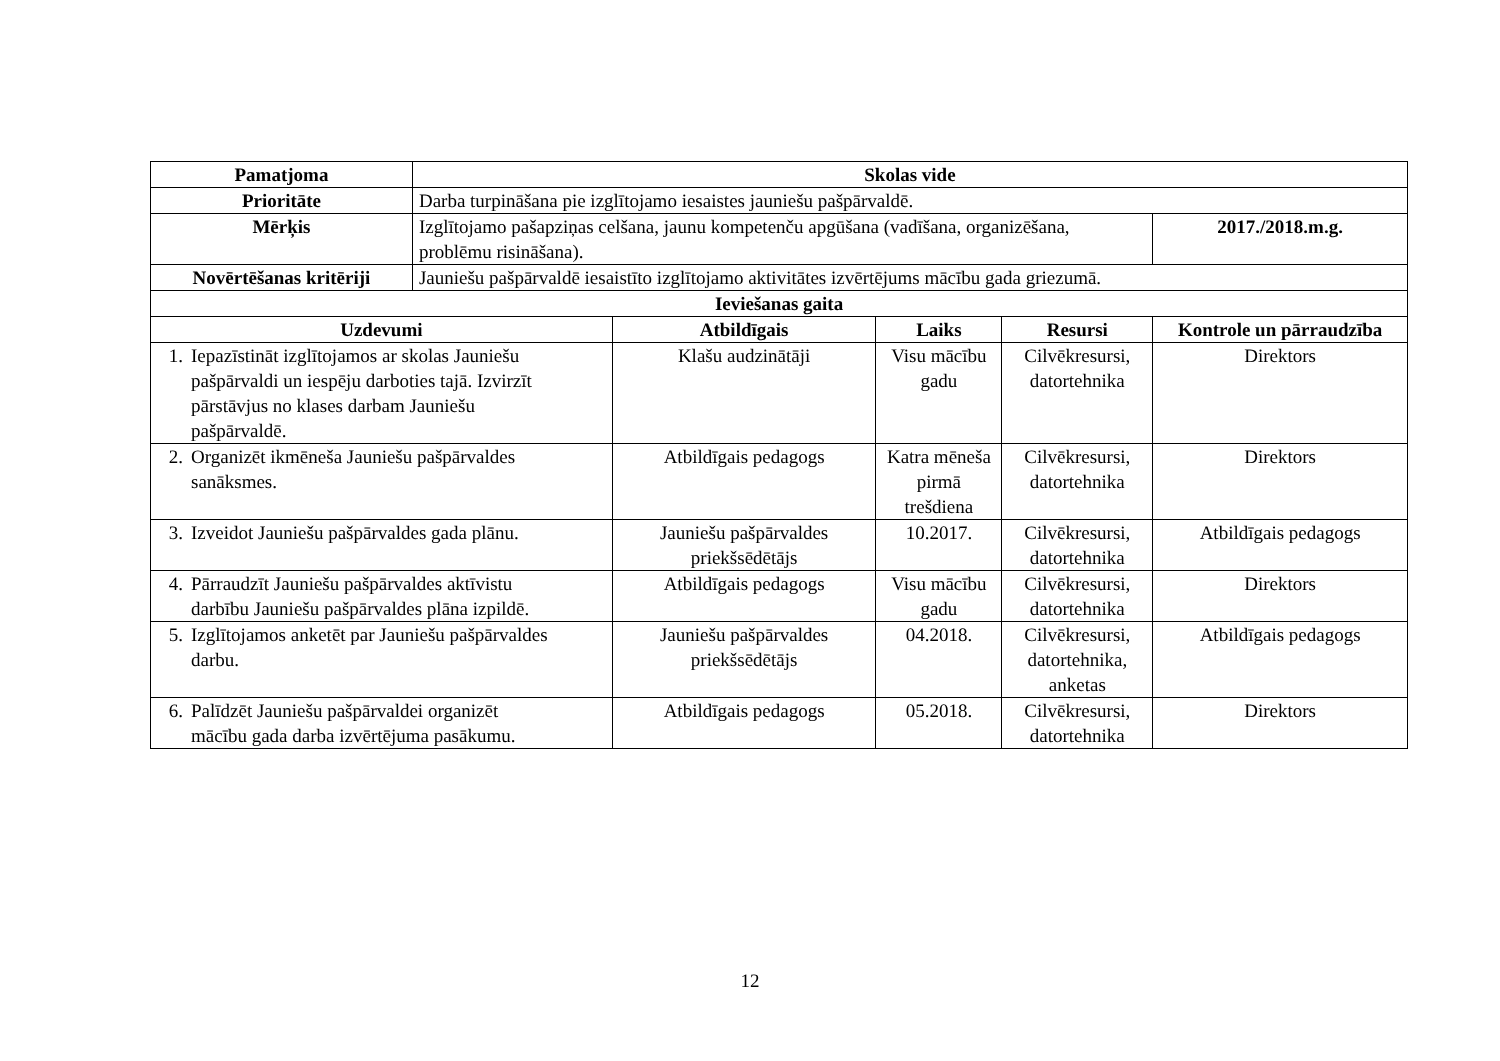| Pamatjoma | Skolas vide | | | | |
| --- | --- | --- | --- | --- | --- |
| Prioritāte | Darba turpināšana pie izglītojamo iesaistes jauniešu pašpārvaldē. | | | | |
| Mērķis | Izglītojamo pašapziņas celšana, jaunu kompetenču apgūšana (vadīšana, organizēšana, problēmu risināšana). | | | | 2017./2018.m.g. |
| Novērtēšanas kritēriji | Jauniešu pašpārvaldē iesaistīto izglītojamo aktivitātes izvērtējums mācību gada griezumā. | | | | |
| Ieviešanas gaita | | | | | |
| Uzdevumi | | Atbildīgais | Laiks | Resursi | Kontrole un pārraudzība |
| 1. Iepazīstināt izglītojamos ar skolas Jauniešu pašpārvaldi un iespēju darboties tajā. Izvirzīt pārstāvjus no klases darbam Jauniešu pašpārvaldē. | | Klašu audzinātāji | Visu mācību gadu | Cilvēkresursi, datortehnika | Direktors |
| 2. Organizēt ikmēneša Jauniešu pašpārvaldes sanāksmes. | | Atbildīgais pedagogs | Katra mēneša pirmā trešdiena | Cilvēkresursi, datortehnika | Direktors |
| 3. Izveidot Jauniešu pašpārvaldes gada plānu. | | Jauniešu pašpārvaldes priekšsēdētājs | 10.2017. | Cilvēkresursi, datortehnika | Atbildīgais pedagogs |
| 4. Pārraudzīt Jauniešu pašpārvaldes aktīvistu darbību Jauniešu pašpārvaldes plāna izpildē. | | Atbildīgais pedagogs | Visu mācību gadu | Cilvēkresursi, datortehnika | Direktors |
| 5. Izglītojamos anketēt par Jauniešu pašpārvaldes darbu. | | Jauniešu pašpārvaldes priekšsēdētājs | 04.2018. | Cilvēkresursi, datortehnika, anketas | Atbildīgais pedagogs |
| 6. Palīdzēt Jauniešu pašpārvaldei organizēt mācību gada darba izvērtējuma pasākumu. | | Atbildīgais pedagogs | 05.2018. | Cilvēkresursi, datortehnika | Direktors |
12